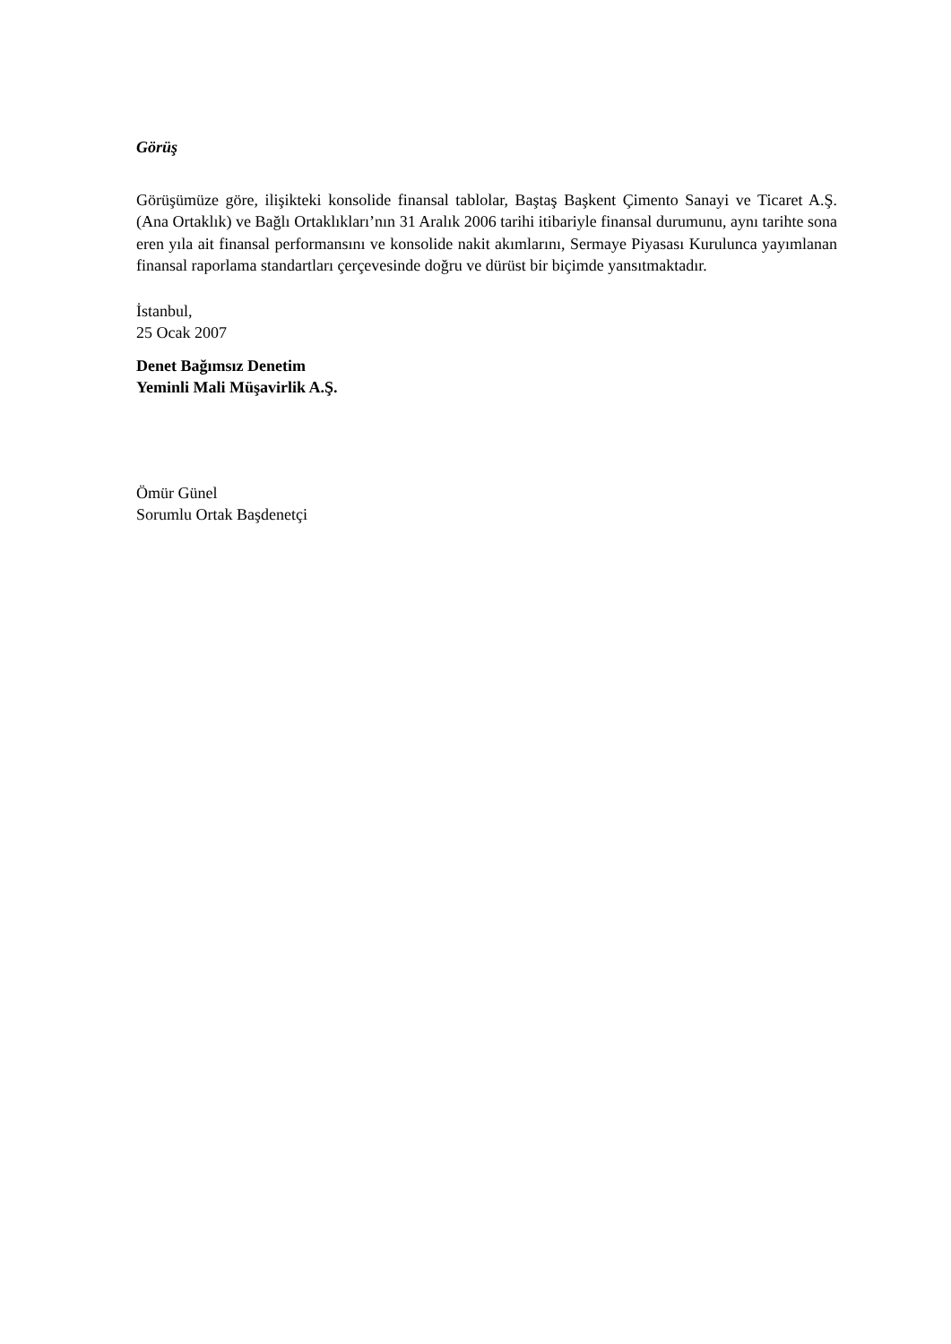Görüş
Görüşümüze göre, ilişikteki konsolide finansal tablolar, Baştaş Başkent Çimento Sanayi ve Ticaret A.Ş. (Ana Ortaklık) ve Bağlı Ortaklıkları’nın 31 Aralık 2006 tarihi itibariyle finansal durumunu, aynı tarihte sona eren yıla ait finansal performansını ve konsolide nakit akımlarını, Sermaye Piyasası Kurulunca yayımlanan finansal raporlama standartları çerçevesinde doğru ve dürüst bir biçimde yansıtmaktadır.
İstanbul,
25 Ocak 2007
Denet Bağımsız Denetim
Yeminli Mali Müşavirlik A.Ş.
Ömür Günel
Sorumlu Ortak Başdenetçi